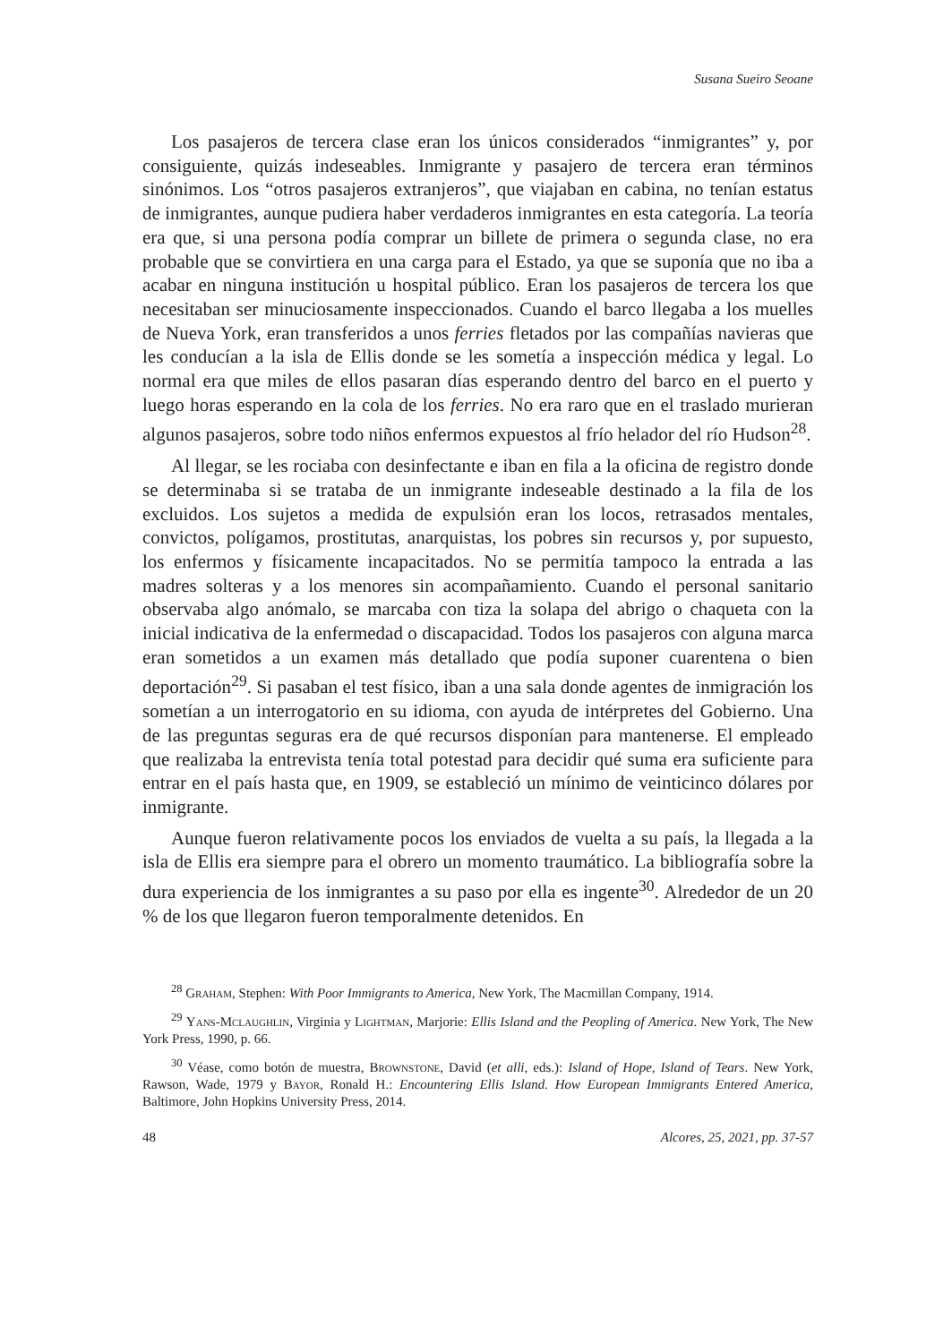Susana Sueiro Seoane
Los pasajeros de tercera clase eran los únicos considerados “inmigrantes” y, por consiguiente, quizás indeseables. Inmigrante y pasajero de tercera eran términos sinónimos. Los “otros pasajeros extranjeros”, que viajaban en cabina, no tenían estatus de inmigrantes, aunque pudiera haber verdaderos inmigrantes en esta categoría. La teoría era que, si una persona podía comprar un billete de primera o segunda clase, no era probable que se convirtiera en una carga para el Estado, ya que se suponía que no iba a acabar en ninguna institución u hospital público. Eran los pasajeros de tercera los que necesitaban ser minuciosamente inspeccionados. Cuando el barco llegaba a los muelles de Nueva York, eran transferidos a unos ferries fletados por las compañías navieras que les conducían a la isla de Ellis donde se les sometía a inspección médica y legal. Lo normal era que miles de ellos pasaran días esperando dentro del barco en el puerto y luego horas esperando en la cola de los ferries. No era raro que en el traslado murieran algunos pasajeros, sobre todo niños enfermos expuestos al frío helador del río Hudson<sup>28</sup>.
Al llegar, se les rociaba con desinfectante e iban en fila a la oficina de registro donde se determinaba si se trataba de un inmigrante indeseable destinado a la fila de los excluidos. Los sujetos a medida de expulsión eran los locos, retrasados mentales, convictos, polígamos, prostitutas, anarquistas, los pobres sin recursos y, por supuesto, los enfermos y físicamente incapacitados. No se permitía tampoco la entrada a las madres solteras y a los menores sin acompañamiento. Cuando el personal sanitario observaba algo anómalo, se marcaba con tiza la solapa del abrigo o chaqueta con la inicial indicativa de la enfermedad o discapacidad. Todos los pasajeros con alguna marca eran sometidos a un examen más detallado que podía suponer cuarentena o bien deportación<sup>29</sup>. Si pasaban el test físico, iban a una sala donde agentes de inmigración los sometían a un interrogatorio en su idioma, con ayuda de intérpretes del Gobierno. Una de las preguntas seguras era de qué recursos disponían para mantenerse. El empleado que realizaba la entrevista tenía total potestad para decidir qué suma era suficiente para entrar en el país hasta que, en 1909, se estableció un mínimo de veinticinco dólares por inmigrante.
Aunque fueron relativamente pocos los enviados de vuelta a su país, la llegada a la isla de Ellis era siempre para el obrero un momento traumático. La bibliografía sobre la dura experiencia de los inmigrantes a su paso por ella es ingente<sup>30</sup>. Alrededor de un 20 % de los que llegaron fueron temporalmente detenidos. En
<sup>28</sup> Graham, Stephen: With Poor Immigrants to America, New York, The Macmillan Company, 1914.
<sup>29</sup> Yans-Mclaughlin, Virginia y Lightman, Marjorie: Ellis Island and the Peopling of America. New York, The New York Press, 1990, p. 66.
<sup>30</sup> Véase, como botón de muestra, Brownstone, David (et alli, eds.): Island of Hope, Island of Tears. New York, Rawson, Wade, 1979 y Bayor, Ronald H.: Encountering Ellis Island. How European Immigrants Entered America, Baltimore, John Hopkins University Press, 2014.
48 Alcores, 25, 2021, pp. 37-57